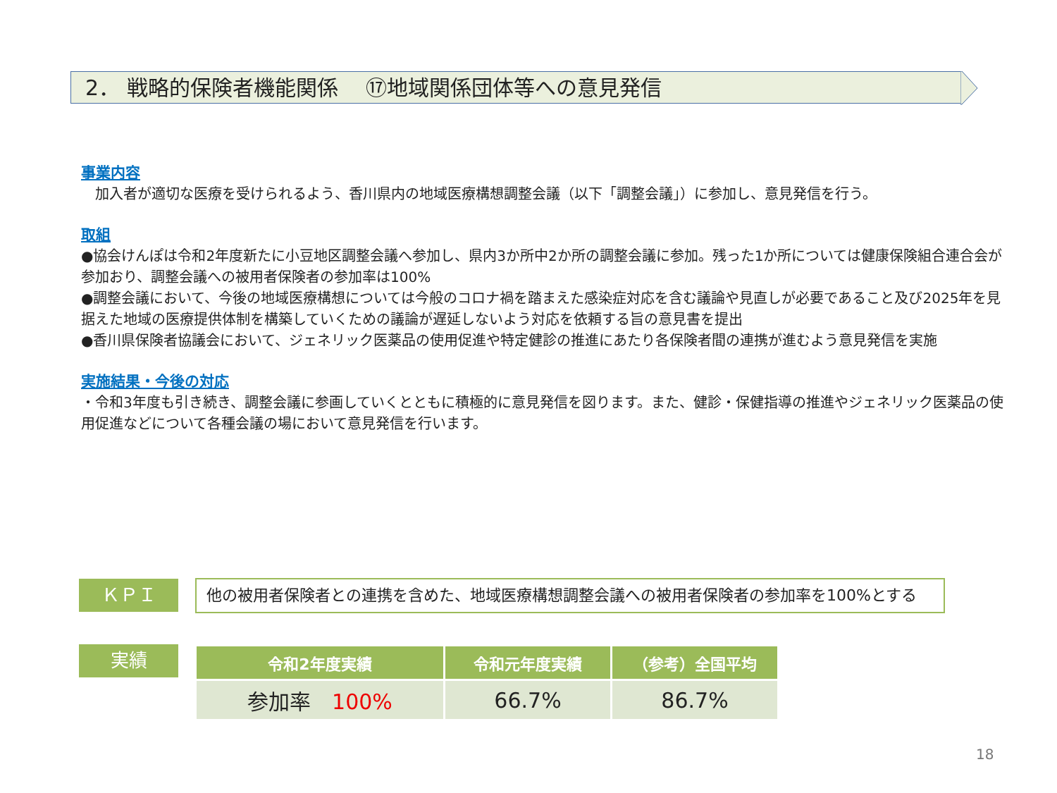2． 戦略的保険者機能関係　 ⑰地域関係団体等への意見発信
事業内容
　加入者が適切な医療を受けられるよう、香川県内の地域医療構想調整会議（以下「調整会議」）に参加し、意見発信を行う。
取組
●協会けんぽは令和2年度新たに小豆地区調整会議へ参加し、県内3か所中2か所の調整会議に参加。残った1か所については健康保険組合連合会が参加おり、調整会議への被用者保険者の参加率は100%
●調整会議において、今後の地域医療構想については今般のコロナ禍を踏まえた感染症対応を含む議論や見直しが必要であること及び2025年を見据えた地域の医療提供体制を構築していくための議論が遅延しないよう対応を依頼する旨の意見書を提出
●香川県保険者協議会において、ジェネリック医薬品の使用促進や特定健診の推進にあたり各保険者間の連携が進むよう意見発信を実施
実施結果・今後の対応
・令和3年度も引き続き、調整会議に参画していくとともに積極的に意見発信を図ります。また、健診・保健指導の推進やジェネリック医薬品の使用促進などについて各種会議の場において意見発信を行います。
ＫＰＩ 他の被用者保険者との連携を含めた、地域医療構想調整会議への被用者保険者の参加率を100%とする
実績
| 令和2年度実績 | 令和元年度実績 | （参考）全国平均 |
| --- | --- | --- |
| 参加率 100% | 66.7% | 86.7% |
18